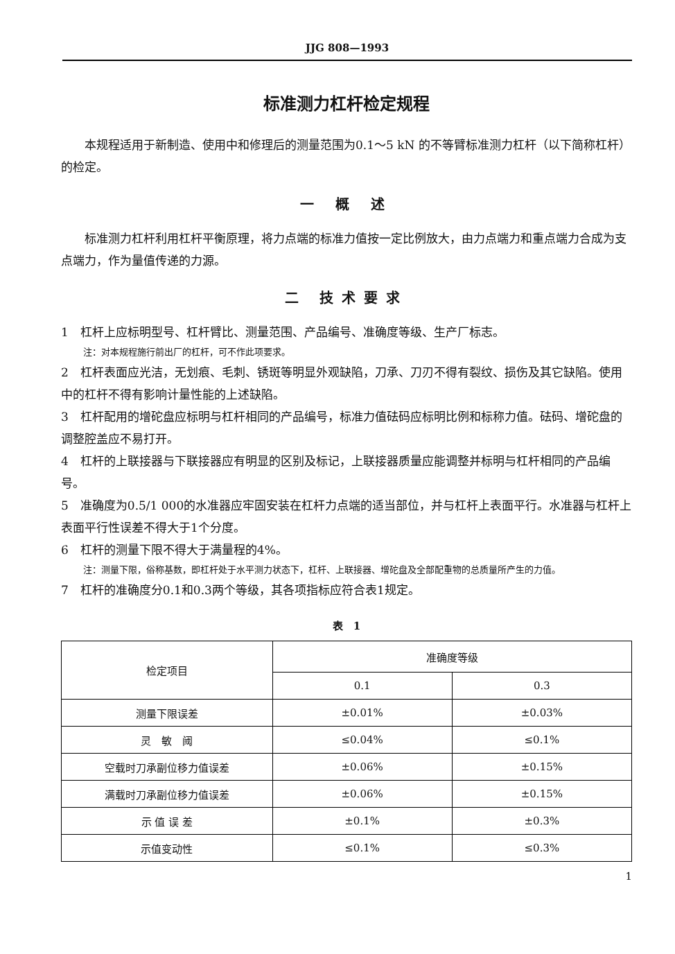JJG 808—1993
标准测力杠杆检定规程
本规程适用于新制造、使用中和修理后的测量范围为0.1～5 kN 的不等臂标准测力杠杆（以下简称杠杆）的检定。
一 概 述
标准测力杠杆利用杠杆平衡原理，将力点端的标准力值按一定比例放大，由力点端力和重点端力合成为支点端力，作为量值传递的力源。
二 技术要求
1　杠杆上应标明型号、杠杆臂比、测量范围、产品编号、准确度等级、生产厂标志。
注：对本规程施行前出厂的杠杆，可不作此项要求。
2　杠杆表面应光洁，无划痕、毛刺、锈斑等明显外观缺陷，刀承、刀刃不得有裂纹、损伤及其它缺陷。使用中的杠杆不得有影响计量性能的上述缺陷。
3　杠杆配用的增砣盘应标明与杠杆相同的产品编号，标准力值砝码应标明比例和标称力值。砝码、增砣盘的调整腔盖应不易打开。
4　杠杆的上联接器与下联接器应有明显的区别及标记，上联接器质量应能调整并标明与杠杆相同的产品编号。
5　准确度为0.5/1 000的水准器应牢固安装在杠杆力点端的适当部位，并与杠杆上表面平行。水准器与杠杆上表面平行性误差不得大于1个分度。
6　杠杆的测量下限不得大于满量程的4%。
注：测量下限，俗称基数，即杠杆处于水平测力状态下，杠杆、上联接器、增砣盘及全部配重物的总质量所产生的力值。
7　杠杆的准确度分0.1和0.3两个等级，其各项指标应符合表1规定。
表　1
| 检定项目 | 准确度等级 | |
| --- | --- | --- |
| | 0.1 | 0.3 |
| 测量下限误差 | ±0.01% | ±0.03% |
| 灵 敏 阈 | ≤0.04% | ≤0.1% |
| 空载时刀承副位移力值误差 | ±0.06% | ±0.15% |
| 满载时刀承副位移力值误差 | ±0.06% | ±0.15% |
| 示 值 误 差 | ±0.1% | ±0.3% |
| 示值变动性 | ≤0.1% | ≤0.3% |
1